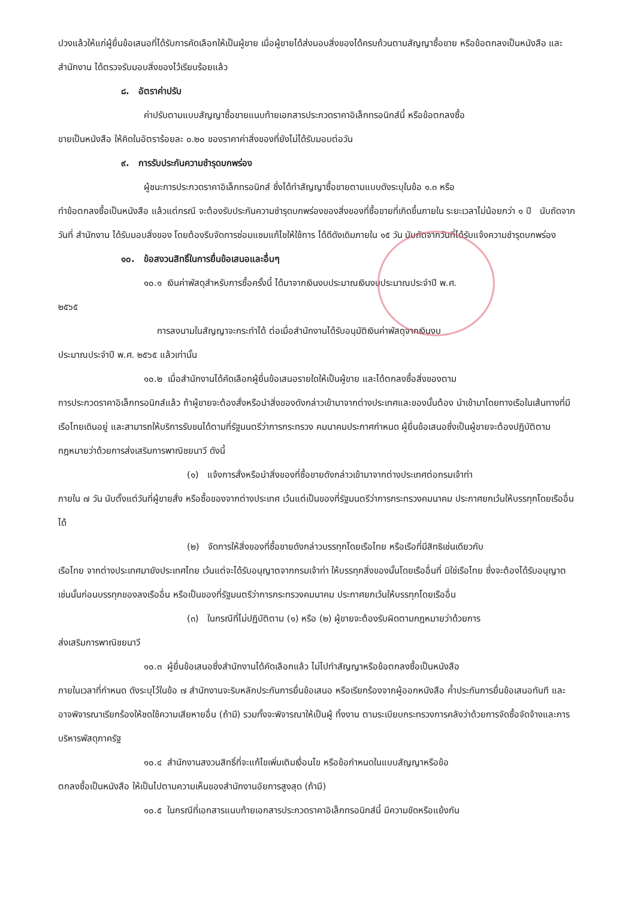ปวงแล้วให้แก่ผู้ยื่นข้อเสนอที่ได้รับการคัดเลือกให้เป็นผู้ขาย เมื่อผู้ขายได้ส่งมอบสิ่งของได้ครบถ้วนตามสัญญาซื้อขาย หรือข้อตกลงเป็นหนังสือ และสำนักงาน ได้ตรวจรับมอบสิ่งของไว้เรียบร้อยแล้ว
๘. อัตราค่าปรับ
ค่าปรับตามแบบสัญญาซื้อขายแนบท้ายเอกสารประกวดราคาอิเล็กทรอนิกส์นี้ หรือข้อตกลงซื้อ
ขายเป็นหนังสือ ให้คิดในอัตราร้อยละ ๐.๒๐ ของราคาค่าสิ่งของที่ยังไม่ได้รับมอบต่อวัน
๙. การรับประกันความชำรุดบกพร่อง
ผู้ชนะการประกวดราคาอิเล็กทรอนิกส์ ซึ่งได้ทำสัญญาซื้อขายตามแบบดังระบุในข้อ ๑.๓ หรือ
ทำข้อตกลงซื้อเป็นหนังสือ แล้วแต่กรณี จะต้องรับประกันความชำรุดบกพร่องของสิ่งของที่ซื้อขายที่เกิดขึ้นภายใน ระยะเวลาไม่น้อยกว่า ๑ ปี นับถัดจากวันที่ สำนักงาน ได้รับมอบสิ่งของ โดยต้องรีบจัดการซ่อมแซมแก้ไขให้ใช้การ ได้ดีดังเดิมภายใน ๑๕ วัน นับถัดจากวันที่ได้รับแจ้งความชำรุดบกพร่อง
๑๐. ข้อสงวนสิทธิ์ในการยื่นข้อเสนอและอื่นๆ
๑๐.๑ เงินค่าพัสดุสำหรับการซื้อครั้งนี้ ได้มาจากเงินงบประมาณเงินงบประมาณประจำปี พ.ศ.
๒๕๖๕
การลงนามในสัญญาจะกระทำได้ ต่อเมื่อสำนักงานได้รับอนุมัติเงินค่าพัสดุจากเงินงบ
ประมาณประจำปี พ.ศ. ๒๕๖๕ แล้วเท่านั้น
๑๐.๒ เมื่อสำนักงานได้คัดเลือกผู้ยื่นข้อเสนอรายใดให้เป็นผู้ขาย และได้ตกลงซื้อสิ่งของตาม
การประกวดราคาอิเล็กทรอนิกส์แล้ว ถ้าผู้ขายจะต้องสั่งหรือนำสิ่งของดังกล่าวเข้ามาจากต่างประเทศและของนั้นต้อง นำเข้ามาโดยทางเรือในเส้นทางที่มีเรือไทยเดินอยู่ และสามารถให้บริการรับขนได้ตามที่รัฐมนตรีว่าการกระทรวง คมนาคมประกาศกำหนด ผู้ยื่นข้อเสนอซึ่งเป็นผู้ขายจะต้องปฏิบัติตามกฎหมายว่าด้วยการส่งเสริมการพาณิชยนาวี ดังนี้
(๑) แจ้งการสั่งหรือนำสิ่งของที่ซื้อขายดังกล่าวเข้ามาจากต่างประเทศต่อกรมเจ้าท่า
ภายใน ๗ วัน นับตั้งแต่วันที่ผู้ขายสั่ง หรือซื้อของจากต่างประเทศ เว้นแต่เป็นของที่รัฐมนตรีว่าการกระทรวงคมนาคม ประกาศยกเว้นให้บรรทุกโดยเรืออื่นได้
(๒) จัดการให้สิ่งของที่ซื้อขายดังกล่าวบรรทุกโดยเรือไทย หรือเรือที่มีสิทธิเช่นเดียวกับ
เรือไทย จากต่างประเทศมายังประเทศไทย เว้นแต่จะได้รับอนุญาตจากกรมเจ้าท่า ให้บรรทุกสิ่งของนั้นโดยเรืออื่นที่ มิใช่เรือไทย ซึ่งจะต้องได้รับอนุญาตเช่นนั้นก่อนบรรทุกของลงเรืออื่น หรือเป็นของที่รัฐมนตรีว่าการกระทรวงคมนาคม ประกาศยกเว้นให้บรรทุกโดยเรืออื่น
(๓) ในกรณีที่ไม่ปฏิบัติตาม (๑) หรือ (๒) ผู้ขายจะต้องรับผิดตามกฎหมายว่าด้วยการ
ส่งเสริมการพาณิชยนาวี
๑๐.๓ ผู้ยื่นข้อเสนอซึ่งสำนักงานได้คัดเลือกแล้ว ไม่ไปทำสัญญาหรือข้อตกลงซื้อเป็นหนังสือ
ภายในเวลาที่กำหนด ดังระบุไว้ในข้อ ๗ สำนักงานจะริบหลักประกันการยื่นข้อเสนอ หรือเรียกร้องจากผู้ออกหนังสือ ค้ำประกันการยื่นข้อเสนอทันที และอาจพิจารณาเรียกร้องให้ชดใช้ความเสียหายอื่น (ถ้ามี) รวมทั้งจะพิจารณาให้เป็นผู้ ทิ้งงาน ตามระเบียบกระทรวงการคลังว่าด้วยการจัดซื้อจัดจ้างและการบริหารพัสดุภาครัฐ
๑๐.๔ สำนักงานสงวนสิทธิ์ที่จะแก้ไขเพิ่มเติมเงื่อนไข หรือข้อกำหนดในแบบสัญญาหรือข้อ
ตกลงซื้อเป็นหนังสือ ให้เป็นไปตามความเห็นของสำนักงานอัยการสูงสุด (ถ้ามี)
๑๐.๕ ในกรณีที่เอกสารแนบท้ายเอกสารประกวดราคาอิเล็กทรอนิกส์นี้ มีความขัดหรือแย้งกัน